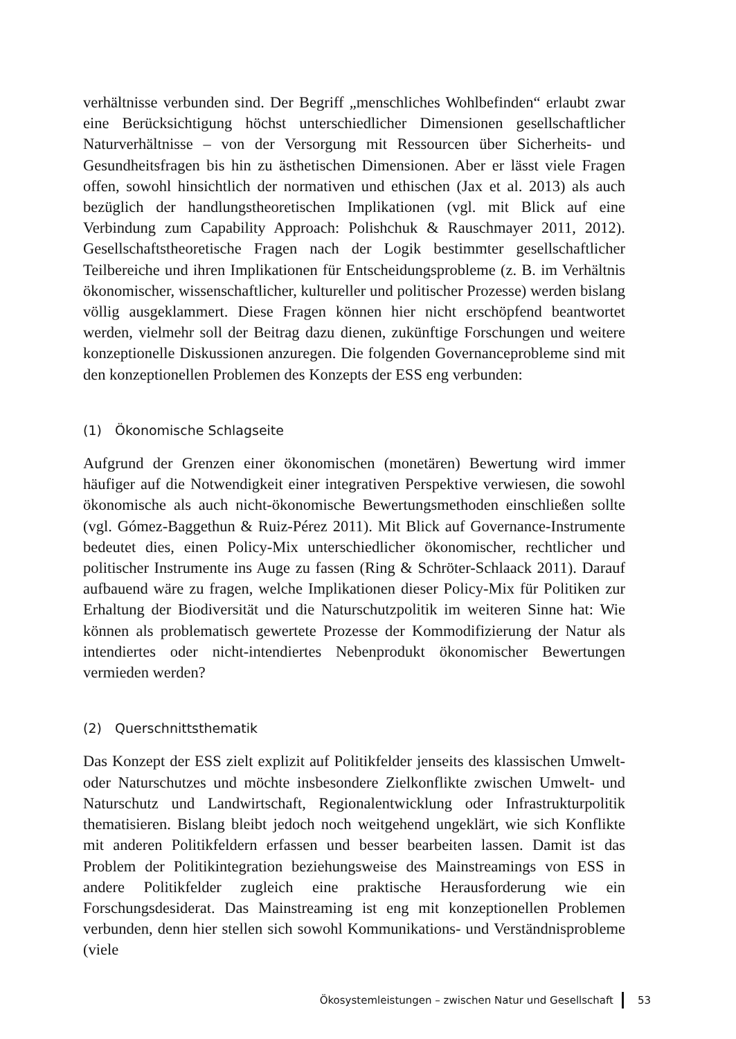verhältnisse verbunden sind. Der Begriff „menschliches Wohlbefinden“ erlaubt zwar eine Berücksichtigung höchst unterschiedlicher Dimensionen gesellschaftlicher Naturverhältnisse – von der Versorgung mit Ressourcen über Sicherheits- und Gesundheitsfragen bis hin zu ästhetischen Dimensionen. Aber er lässt viele Fragen offen, sowohl hinsichtlich der normativen und ethischen (Jax et al. 2013) als auch bezüglich der handlungstheoretischen Implikationen (vgl. mit Blick auf eine Verbindung zum Capability Approach: Polishchuk & Rauschmayer 2011, 2012). Gesellschaftstheoretische Fragen nach der Logik bestimmter gesellschaftlicher Teilbereiche und ihren Implikationen für Entscheidungsprobleme (z. B. im Verhältnis ökonomischer, wissenschaftlicher, kultureller und politischer Prozesse) werden bislang völlig ausgeklammert. Diese Fragen können hier nicht erschöpfend beantwortet werden, vielmehr soll der Beitrag dazu dienen, zukünftige Forschungen und weitere konzeptionelle Diskussionen anzuregen. Die folgenden Governanceprobleme sind mit den konzeptionellen Problemen des Konzepts der ESS eng verbunden:
(1) Ökonomische Schlagseite
Aufgrund der Grenzen einer ökonomischen (monetären) Bewertung wird immer häufiger auf die Notwendigkeit einer integrativen Perspektive verwiesen, die sowohl ökonomische als auch nicht-ökonomische Bewertungsmethoden einschließen sollte (vgl. Gómez-Baggethun & Ruiz-Pérez 2011). Mit Blick auf Governance-Instrumente bedeutet dies, einen Policy-Mix unterschiedlicher ökonomischer, rechtlicher und politischer Instrumente ins Auge zu fassen (Ring & Schröter-Schlaack 2011). Darauf aufbauend wäre zu fragen, welche Implikationen dieser Policy-Mix für Politiken zur Erhaltung der Biodiversität und die Naturschutzpolitik im weiteren Sinne hat: Wie können als problematisch gewertete Prozesse der Kommodifizierung der Natur als intendiertes oder nicht-intendiertes Nebenprodukt ökonomischer Bewertungen vermieden werden?
(2) Querschnittsthematik
Das Konzept der ESS zielt explizit auf Politikfelder jenseits des klassischen Umwelt- oder Naturschutzes und möchte insbesondere Zielkonflikte zwischen Umwelt- und Naturschutz und Landwirtschaft, Regionalentwicklung oder Infrastrukturpolitik thematisieren. Bislang bleibt jedoch noch weitgehend ungeklärt, wie sich Konflikte mit anderen Politikfeldern erfassen und besser bearbeiten lassen. Damit ist das Problem der Politikintegration beziehungsweise des Mainstreamings von ESS in andere Politikfelder zugleich eine praktische Herausforderung wie ein Forschungsdesiderat. Das Mainstreaming ist eng mit konzeptionellen Problemen verbunden, denn hier stellen sich sowohl Kommunikations- und Verständnisprobleme (viele
Ökosystemleistungen – zwischen Natur und Gesellschaft 53